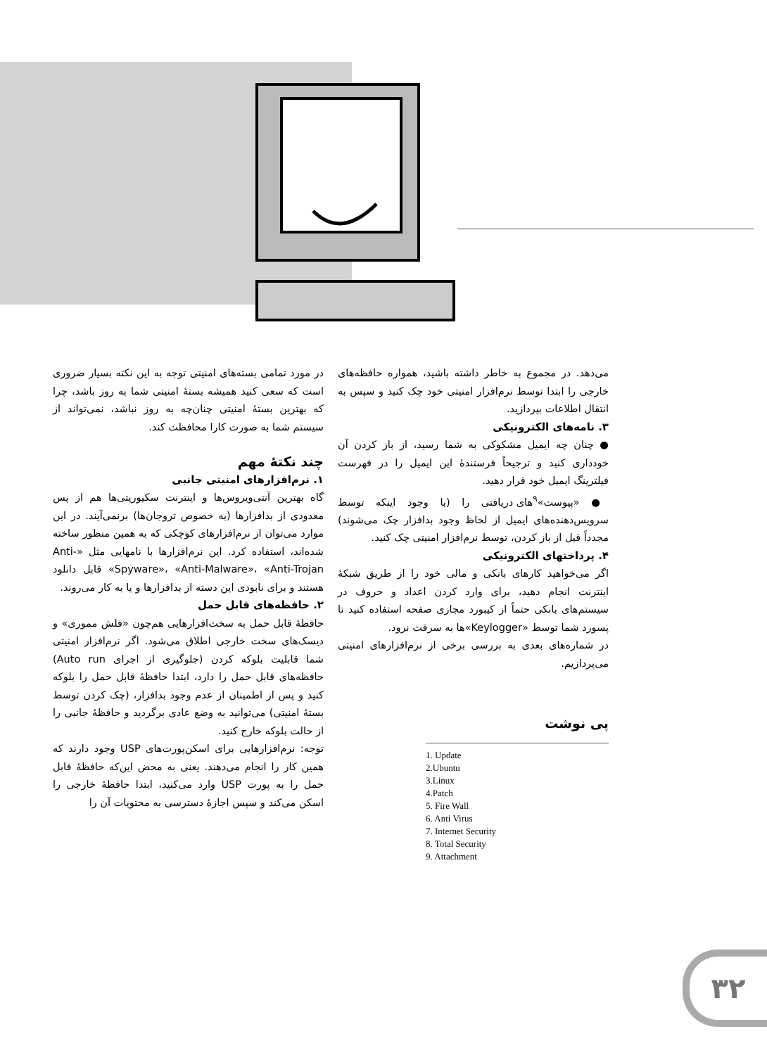در مورد تمامی بسته‌های امنیتی توجه به این نکته بسیار ضروری است که سعی کنید همیشه بستهٔ امنیتی شما به روز باشد، چرا که بهترین بستهٔ امنیتی چنان‌چه به روز نباشد، نمی‌تواند از سیستم شما به صورت کارا محافظت کند.
چند نکتهٔ مهم
۱. نرم‌افزارهای امنیتی جانبی
گاه بهترین آنتی‌ویروس‌ها و اینترنت سکیوریتی‌ها هم از پس معدودی از بدافزارها (به خصوص تروجان‌ها) برنمی‌آیند. در این موارد می‌توان از نرم‌افزارهای کوچکی که به همین منظور ساخته شده‌اند، استفاده کرد. این نرم‌افزارها با نامهایی مثل «Anti-Spyware»، «Anti-Malware»، «Anti-Trojan» قابل دانلود هستند و برای نابودی این دسته از بدافزارها و یا به کار می‌روند.
۲. حافظه‌های قابل حمل
حافظهٔ قابل حمل به سخت‌افزارهایی هم‌چون «فلش مموری» و دیسک‌های سخت خارجی اطلاق می‌شود. اگر نرم‌افزار امنیتی شما قابلیت بلوکه کردن (جلوگیری از اجرای Auto run) حافظه‌های قابل حمل را دارد، ابتدا حافظهٔ قابل حمل را بلوکه کنید و پس از اطمینان از عدم وجود بدافزار، (چک کردن توسط بستهٔ امنیتی) می‌توانید به وضع عادی برگردید و حافظهٔ جانبی را از حالت بلوکه خارج کنید.
توجه: نرم‌افزارهایی برای اسکن‌پورت‌های USP وجود دارند که همین کار را انجام می‌دهند. یعنی به محض این‌که حافظهٔ قابل حمل را به پورت USP وارد می‌کنید، ابتدا حافظهٔ خارجی را اسکن می‌کند و سپس اجازهٔ دسترسی به محتویات آن را
می‌دهد. در مجموع به خاطر داشته باشید، همواره حافظه‌های خارجی را ابتدا توسط نرم‌افزار امنیتی خود چک کنید و سپس به انتقال اطلاعات بپردازید.
۳. نامه‌های الکترونیکی
● چنان چه ایمیل مشکوکی به شما رسید، از باز کردن آن خودداری کنید و ترجیحاً فرستندهٔ این ایمیل را در فهرست فیلترینگ ایمیل خود قرار دهید.
● «پیوست»<sup>۹</sup>های دریافتی را (با وجود اینکه توسط سرویس‌دهنده‌های ایمیل از لحاظ وجود بدافزار چک می‌شوند) مجدداً قبل از باز کردن، توسط نرم‌افزار امنیتی چک کنید.
۴. پرداختهای الکترونیکی
اگر می‌خواهید کارهای بانکی و مالی خود را از طریق شبکهٔ اینترنت انجام دهید، برای وارد کردن اعداد و حروف در سیستم‌های بانکی حتماً از کیبورد مجازی صفحه استفاده کنید تا پسورد شما توسط «Keylogger»ها به سرقت نرود.
در شماره‌های بعدی به بررسی برخی از نرم‌افزارهای امنیتی می‌پردازیم.
پی نوشت
1. Update
2.Ubuntu
3.Linux
4.Patch
5. Fire Wall
6. Anti Virus
7. Internet Security
8. Total Security
9. Attachment
۳۲